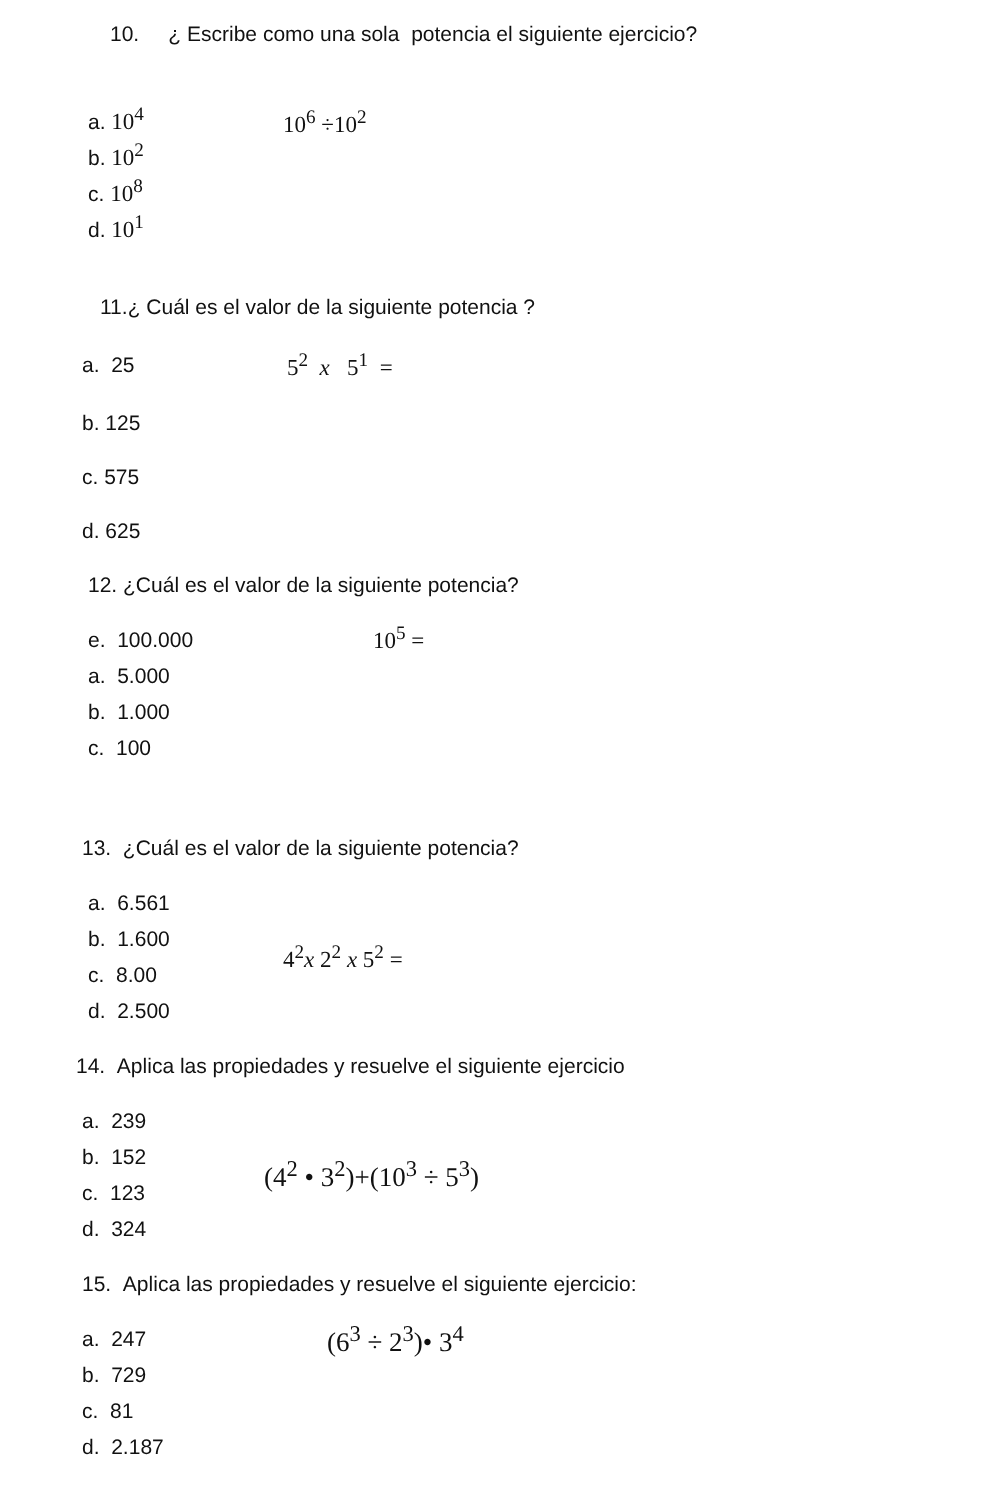10. ¿ Escribe como una sola potencia el siguiente ejercicio?
a. 10<sup>4</sup>
b. 10<sup>2</sup>
c. 10<sup>8</sup>
d. 10<sup>1</sup>
10<sup>6</sup> ÷10<sup>2</sup>
11.¿ Cuál es el valor de la siguiente potencia ?
a. 25 5<sup>2</sup> x 5<sup>1</sup> =
b. 125
c. 575
d. 625
12. ¿Cuál es el valor de la siguiente potencia?
e. 100.000
a. 5.000
b. 1.000
c. 100
10<sup>5</sup> =
13. ¿Cuál es el valor de la siguiente potencia?
a. 6.561
b. 1.600
c. 8.00
d. 2.500
4<sup>2</sup>x 2<sup>2</sup> x 5<sup>2</sup> =
14. Aplica las propiedades y resuelve el siguiente ejercicio
a. 239
b. 152
c. 123
d. 324
(4<sup>2</sup> • 3<sup>2</sup>)+(10<sup>3</sup> ÷ 5<sup>3</sup>)
15. Aplica las propiedades y resuelve el siguiente ejercicio:
a. 247
b. 729
c. 81
d. 2.187
(6<sup>3</sup> ÷ 2<sup>3</sup>)• 3<sup>4</sup>